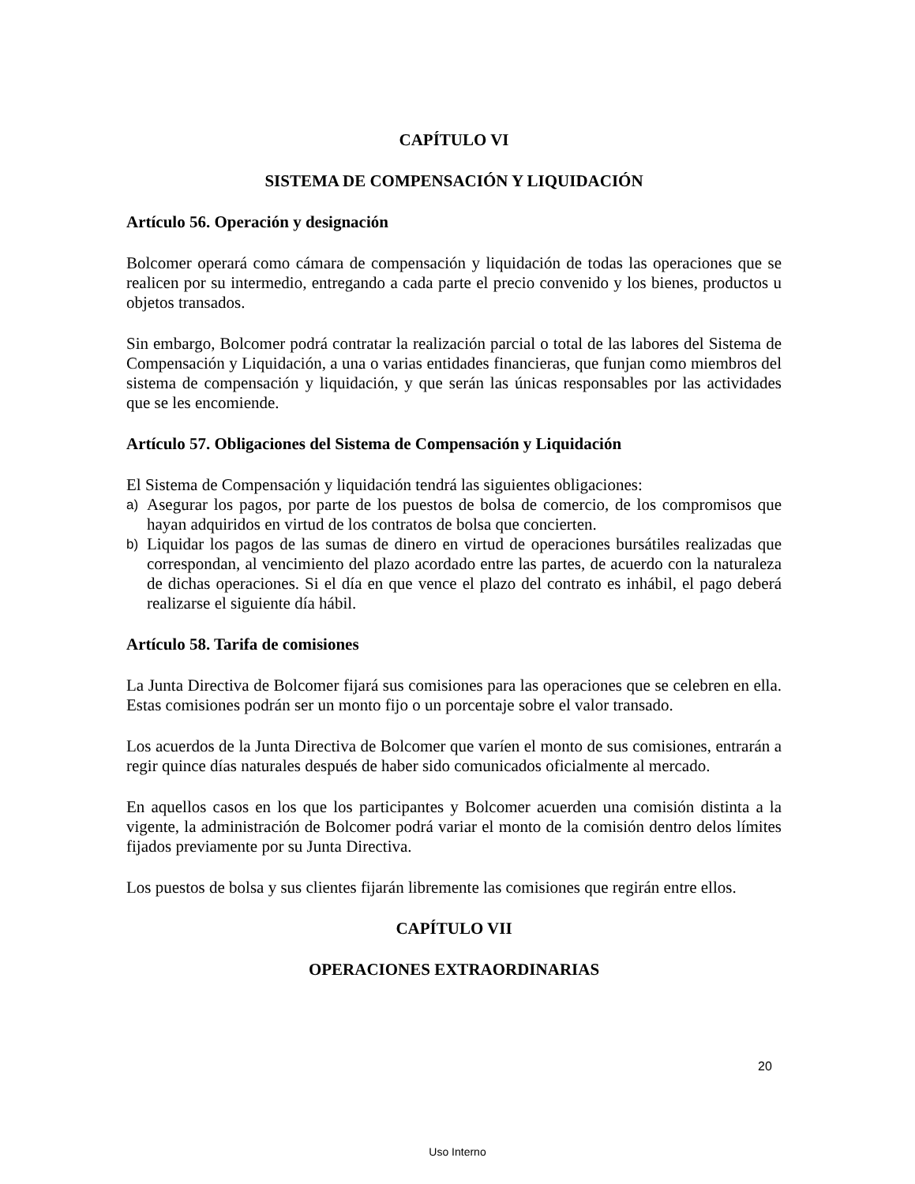CAPÍTULO VI
SISTEMA DE COMPENSACIÓN Y LIQUIDACIÓN
Artículo 56. Operación y designación
Bolcomer operará como cámara de compensación y liquidación de todas las operaciones que se realicen por su intermedio, entregando a cada parte el precio convenido y los bienes, productos u objetos transados.
Sin embargo, Bolcomer podrá contratar la realización parcial o total de las labores del Sistema de Compensación y Liquidación, a una o varias entidades financieras, que funjan como miembros del sistema de compensación y liquidación, y que serán las únicas responsables por las actividades que se les encomiende.
Artículo 57. Obligaciones del Sistema de Compensación y Liquidación
El Sistema de Compensación y liquidación tendrá las siguientes obligaciones:
a) Asegurar los pagos, por parte de los puestos de bolsa de comercio, de los compromisos que hayan adquiridos en virtud de los contratos de bolsa que concierten.
b) Liquidar los pagos de las sumas de dinero en virtud de operaciones bursátiles realizadas que correspondan, al vencimiento del plazo acordado entre las partes, de acuerdo con la naturaleza de dichas operaciones. Si el día en que vence el plazo del contrato es inhábil, el pago deberá realizarse el siguiente día hábil.
Artículo 58. Tarifa de comisiones
La Junta Directiva de Bolcomer fijará sus comisiones para las operaciones que se celebren en ella. Estas comisiones podrán ser un monto fijo o un porcentaje sobre el valor transado.
Los acuerdos de la Junta Directiva de Bolcomer que varíen el monto de sus comisiones, entrarán a regir quince días naturales después de haber sido comunicados oficialmente al mercado.
En aquellos casos en los que los participantes y Bolcomer acuerden una comisión distinta a la vigente, la administración de Bolcomer podrá variar el monto de la comisión dentro delos límites fijados previamente por su Junta Directiva.
Los puestos de bolsa y sus clientes fijarán libremente las comisiones que regirán entre ellos.
CAPÍTULO VII
OPERACIONES EXTRAORDINARIAS
20
Uso Interno